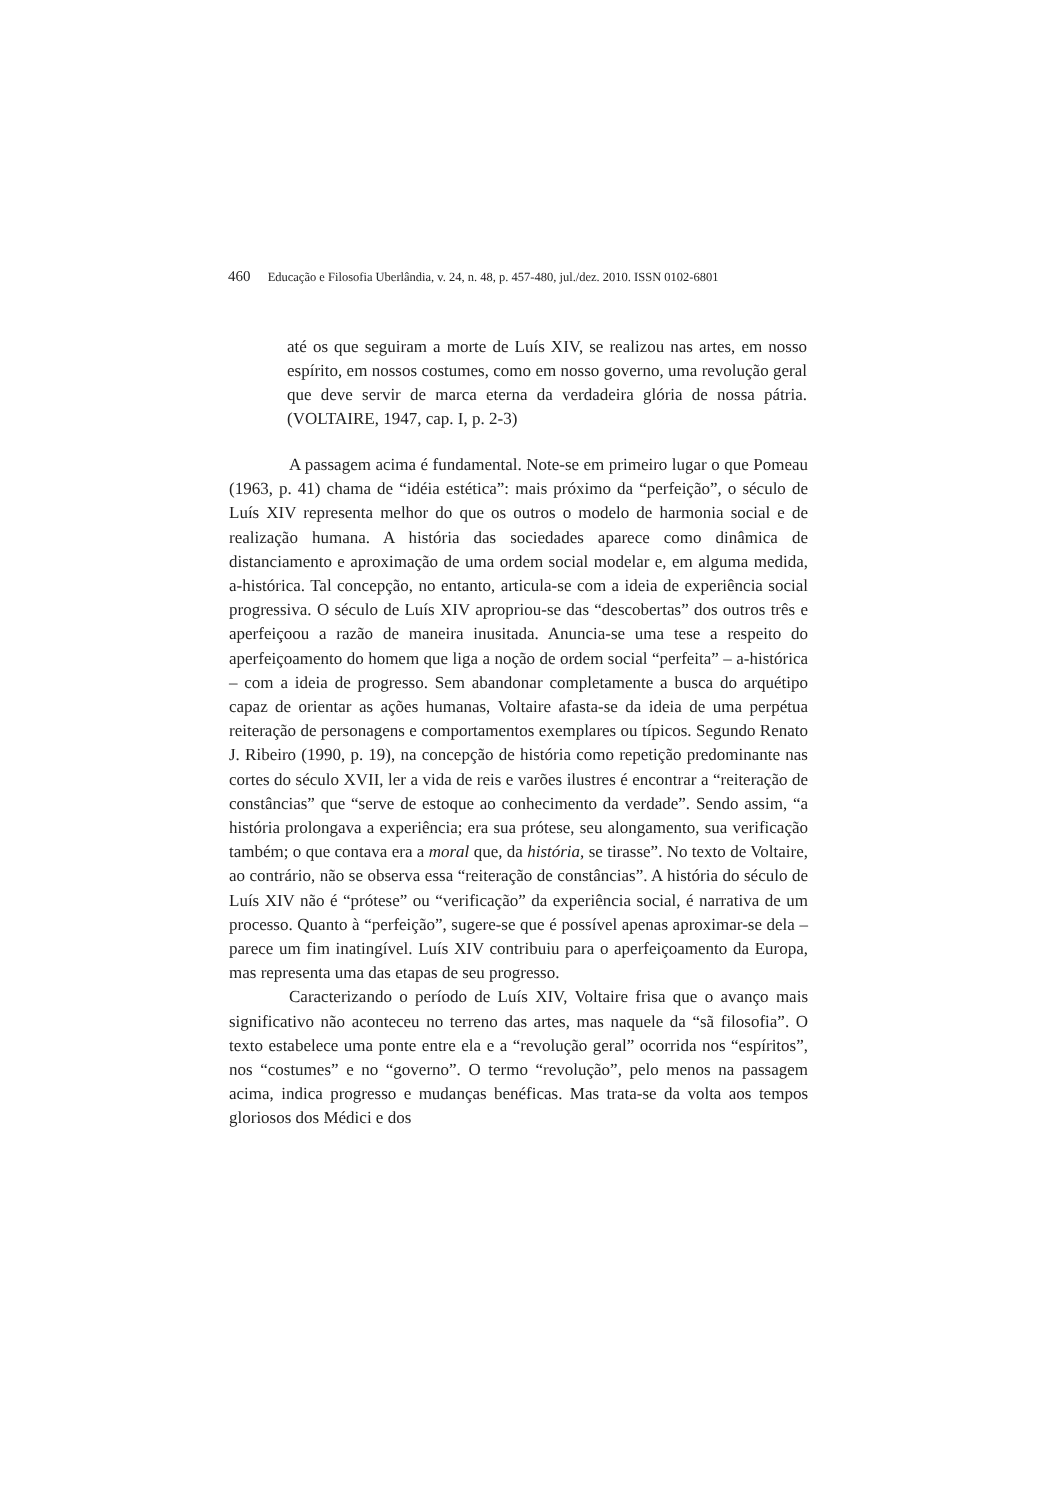460 Educação e Filosofia Uberlândia, v. 24, n. 48, p. 457-480, jul./dez. 2010. ISSN 0102-6801
até os que seguiram a morte de Luís XIV, se realizou nas artes, em nosso espírito, em nossos costumes, como em nosso governo, uma revolução geral que deve servir de marca eterna da verdadeira glória de nossa pátria. (VOLTAIRE, 1947, cap. I, p. 2-3)
A passagem acima é fundamental. Note-se em primeiro lugar o que Pomeau (1963, p. 41) chama de “idéia estética”: mais próximo da “perfeição”, o século de Luís XIV representa melhor do que os outros o modelo de harmonia social e de realização humana. A história das sociedades aparece como dinâmica de distanciamento e aproximação de uma ordem social modelar e, em alguma medida, a-histórica. Tal concepção, no entanto, articula-se com a ideia de experiência social progressiva. O século de Luís XIV apropriou-se das “descobertas” dos outros três e aperfeiçoou a razão de maneira inusitada. Anuncia-se uma tese a respeito do aperfeiçoamento do homem que liga a noção de ordem social “perfeita” – a-histórica – com a ideia de progresso. Sem abandonar completamente a busca do arquétipo capaz de orientar as ações humanas, Voltaire afasta-se da ideia de uma perpétua reiteração de personagens e comportamentos exemplares ou típicos. Segundo Renato J. Ribeiro (1990, p. 19), na concepção de história como repetição predominante nas cortes do século XVII, ler a vida de reis e varões ilustres é encontrar a “reiteração de constâncias” que “serve de estoque ao conhecimento da verdade”. Sendo assim, “a história prolongava a experiência; era sua prótese, seu alongamento, sua verificação também; o que contava era a moral que, da história, se tirasse”. No texto de Voltaire, ao contrário, não se observa essa “reiteração de constâncias”. A história do século de Luís XIV não é “prótese” ou “verificação” da experiência social, é narrativa de um processo. Quanto à “perfeição”, sugere-se que é possível apenas aproximar-se dela – parece um fim inatingível. Luís XIV contribuiu para o aperfeiçoamento da Europa, mas representa uma das etapas de seu progresso.
Caracterizando o período de Luís XIV, Voltaire frisa que o avanço mais significativo não aconteceu no terreno das artes, mas naquele da “sã filosofia”. O texto estabelece uma ponte entre ela e a “revolução geral” ocorrida nos “espíritos”, nos “costumes” e no “governo”. O termo “revolução”, pelo menos na passagem acima, indica progresso e mudanças benéficas. Mas trata-se da volta aos tempos gloriosos dos Médici e dos